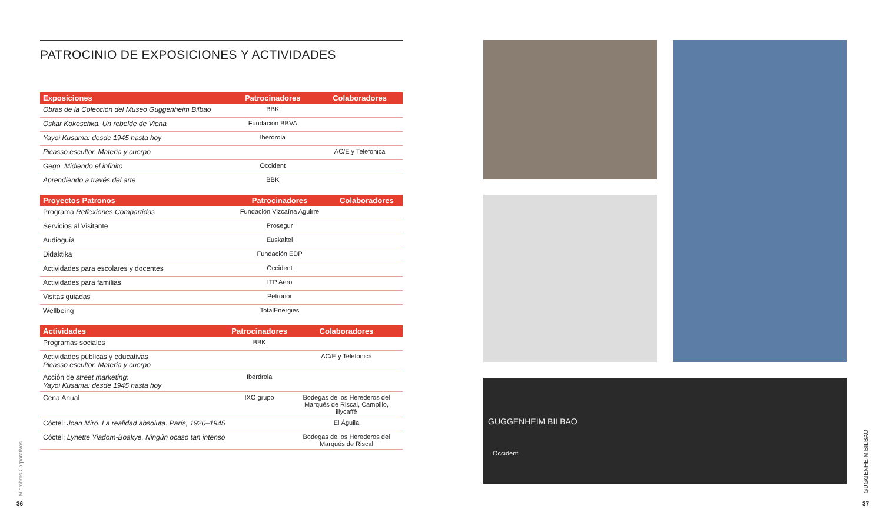PATROCINIO DE EXPOSICIONES Y ACTIVIDADES
| Exposiciones | Patrocinadores | Colaboradores |
| --- | --- | --- |
| Obras de la Colección del Museo Guggenheim Bilbao | BBK | |
| Oskar Kokoschka. Un rebelde de Viena | Fundación BBVA | |
| Yayoi Kusama: desde 1945 hasta hoy | Iberdrola | |
| Picasso escultor. Materia y cuerpo | | AC/E y Telefónica |
| Gego. Midiendo el infinito | Occident | |
| Aprendiendo a través del arte | BBK | |
| Proyectos Patronos | Patrocinadores | Colaboradores |
| --- | --- | --- |
| Programa Reflexiones Compartidas | Fundación Vizcaína Aguirre | |
| Servicios al Visitante | Prosegur | |
| Audioguía | Euskaltel | |
| Didaktika | Fundación EDP | |
| Actividades para escolares y docentes | Occident | |
| Actividades para familias | ITP Aero | |
| Visitas guiadas | Petronor | |
| Wellbeing | TotalEnergies | |
| Actividades | Patrocinadores | Colaboradores |
| --- | --- | --- |
| Programas sociales | BBK | |
| Actividades públicas y educativas Picasso escultor. Materia y cuerpo | | AC/E y Telefónica |
| Acción de street marketing: Yayoi Kusama: desde 1945 hasta hoy | Iberdrola | |
| Cena Anual | IXO grupo | Bodegas de los Herederos del Marqués de Riscal, Campillo, illycaffè |
| Cóctel: Joan Miró. La realidad absoluta. París, 1920–1945 | | El Águila |
| Cóctel: Lynette Yiadom-Boakye. Ningún ocaso tan intenso | | Bodegas de los Herederos del Marqués de Riscal |
GUGGENHEIM BILBAO
Occident
Miembros Corporativos
36
GUGGENHEIM BILBAO
37